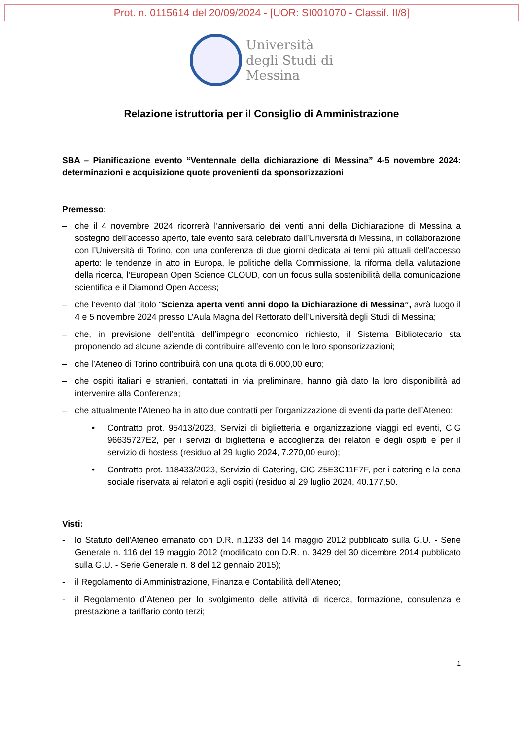Prot. n. 0115614 del 20/09/2024 - [UOR: SI001070 - Classif. II/8]
Università
degli Studi di
Messina
Relazione istruttoria per il Consiglio di Amministrazione
SBA – Pianificazione evento “Ventennale della dichiarazione di Messina” 4-5 novembre 2024: determinazioni e acquisizione quote provenienti da sponsorizzazioni
Premesso:
– che il 4 novembre 2024 ricorrerà l’anniversario dei venti anni della Dichiarazione di Messina a sostegno dell’accesso aperto, tale evento sarà celebrato dall’Università di Messina, in collaborazione con l’Università di Torino, con una conferenza di due giorni dedicata ai temi più attuali dell’accesso aperto: le tendenze in atto in Europa, le politiche della Commissione, la riforma della valutazione della ricerca, l’European Open Science CLOUD, con un focus sulla sostenibilità della comunicazione scientifica e il Diamond Open Access;
– che l’evento dal titolo “Scienza aperta venti anni dopo la Dichiarazione di Messina”, avrà luogo il 4 e 5 novembre 2024 presso L’Aula Magna del Rettorato dell’Università degli Studi di Messina;
– che, in previsione dell’entità dell’impegno economico richiesto, il Sistema Bibliotecario sta proponendo ad alcune aziende di contribuire all’evento con le loro sponsorizzazioni;
– che l’Ateneo di Torino contribuirà con una quota di 6.000,00 euro;
– che ospiti italiani e stranieri, contattati in via preliminare, hanno già dato la loro disponibilità ad intervenire alla Conferenza;
– che attualmente l’Ateneo ha in atto due contratti per l’organizzazione di eventi da parte dell’Ateneo:
• Contratto prot. 95413/2023, Servizi di biglietteria e organizzazione viaggi ed eventi, CIG 96635727E2, per i servizi di biglietteria e accoglienza dei relatori e degli ospiti e per il servizio di hostess (residuo al 29 luglio 2024, 7.270,00 euro);
• Contratto prot. 118433/2023, Servizio di Catering, CIG Z5E3C11F7F, per i catering e la cena sociale riservata ai relatori e agli ospiti (residuo al 29 luglio 2024, 40.177,50.
Visti:
- lo Statuto dell'Ateneo emanato con D.R. n.1233 del 14 maggio 2012 pubblicato sulla G.U. - Serie Generale n. 116 del 19 maggio 2012 (modificato con D.R. n. 3429 del 30 dicembre 2014 pubblicato sulla G.U. - Serie Generale n. 8 del 12 gennaio 2015);
- il Regolamento di Amministrazione, Finanza e Contabilità dell’Ateneo;
- il Regolamento d’Ateneo per lo svolgimento delle attività di ricerca, formazione, consulenza e prestazione a tariffario conto terzi;
1